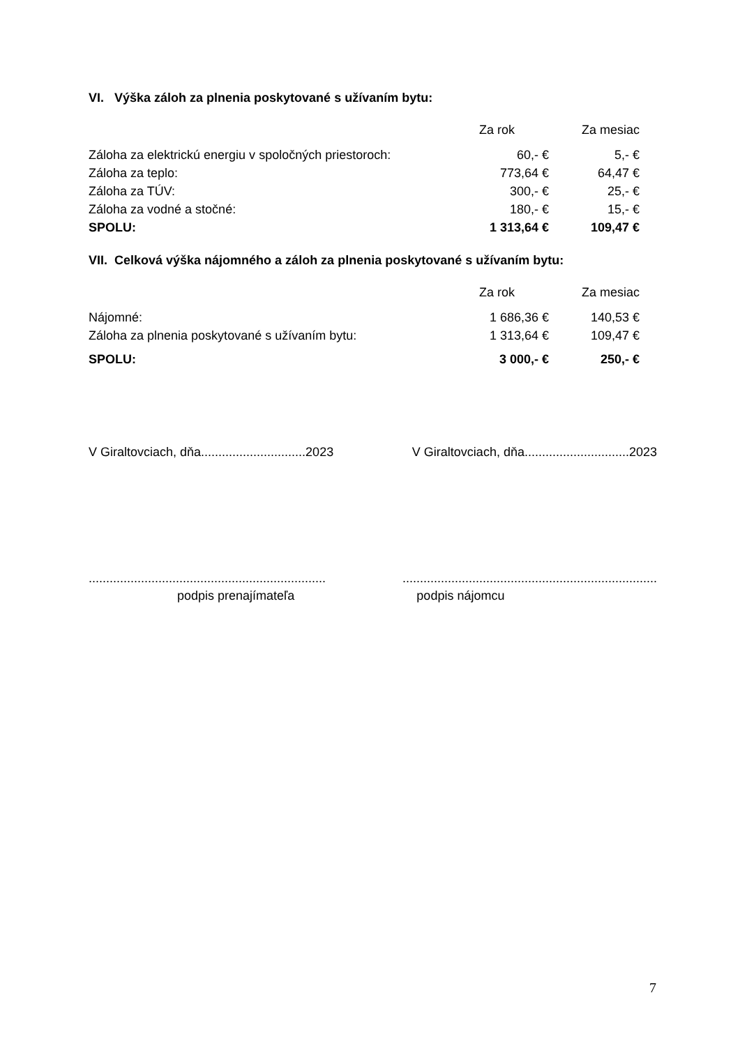VI. Výška záloh za plnenia poskytované s užívaním bytu:
| | Za rok | Za mesiac |
| --- | --- | --- |
| Záloha za elektrickú energiu v spoločných priestoroch: | 60,- € | 5,- € |
| Záloha za teplo: | 773,64 € | 64,47 € |
| Záloha za TÚV: | 300,- € | 25,- € |
| Záloha za vodné a stočné: | 180,- € | 15,- € |
| SPOLU: | 1 313,64 € | 109,47 € |
VII. Celková výška nájomného a záloh za plnenia poskytované s užívaním bytu:
| | Za rok | Za mesiac |
| --- | --- | --- |
| Nájomné: | 1 686,36 € | 140,53 € |
| Záloha za plnenia poskytované s užívaním bytu: | 1 313,64 € | 109,47 € |
| SPOLU: | 3 000,- € | 250,- € |
V Giraltovciach, dňa..............................2023 V Giraltovciach, dňa..............................2023
.............................................................................................................................................
podpis prenajímateľa podpis nájomcu
7